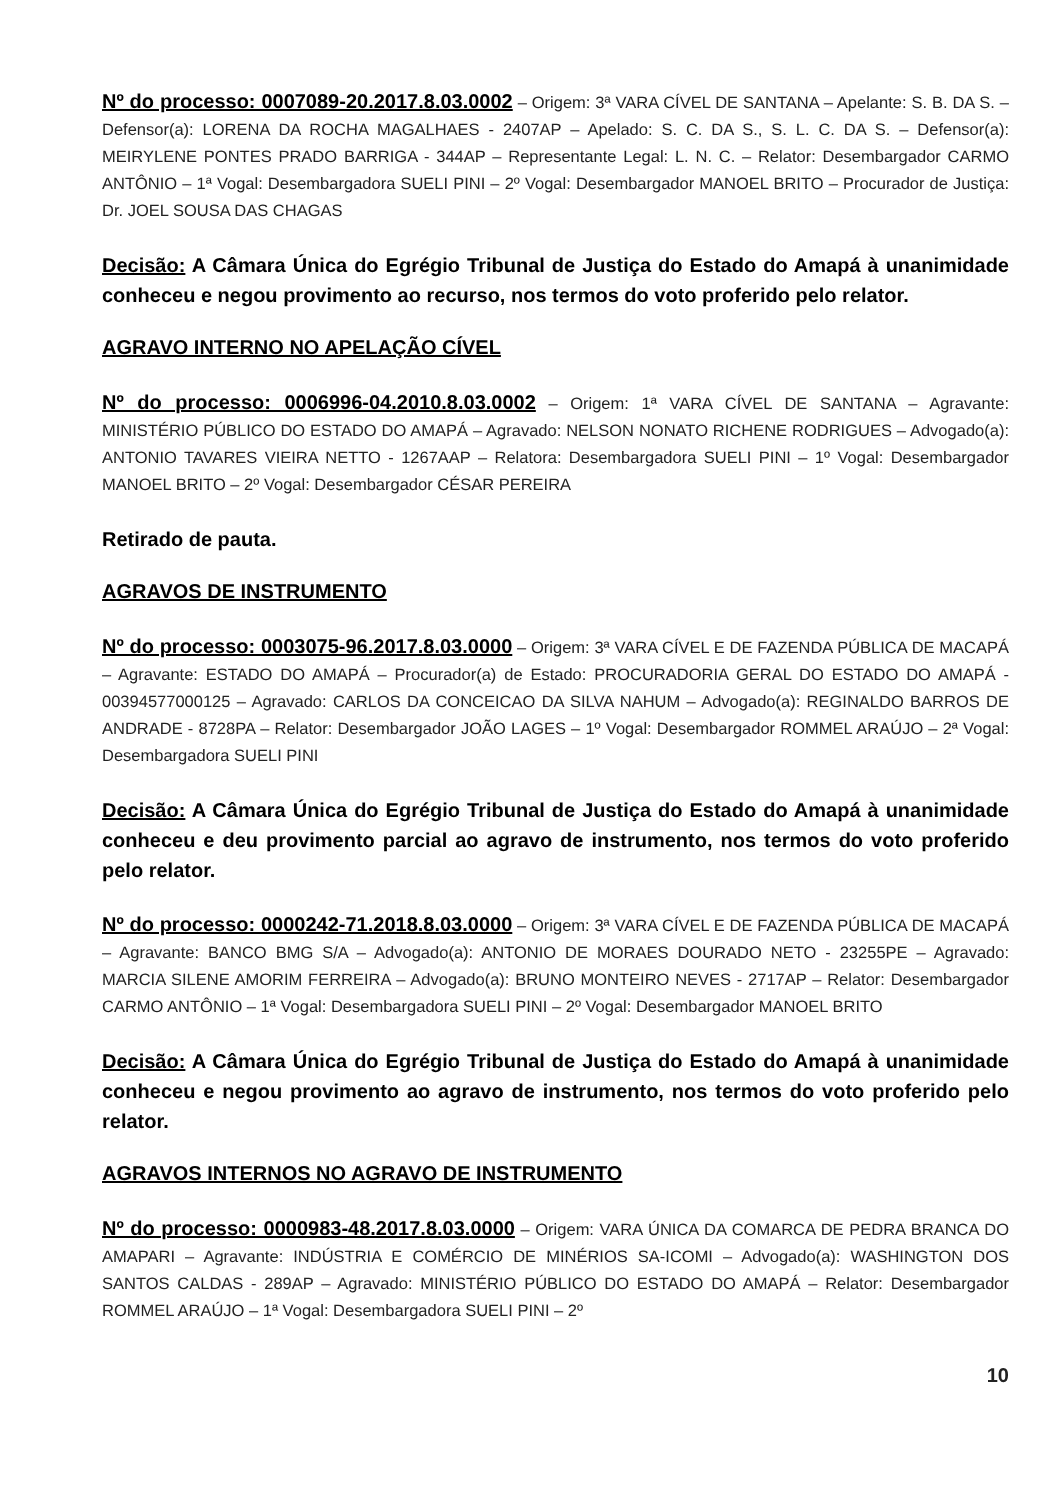Nº do processo: 0007089-20.2017.8.03.0002 – Origem: 3ª VARA CÍVEL DE SANTANA – Apelante: S. B. DA S. – Defensor(a): LORENA DA ROCHA MAGALHAES - 2407AP – Apelado: S. C. DA S., S. L. C. DA S. – Defensor(a): MEIRYLENE PONTES PRADO BARRIGA - 344AP – Representante Legal: L. N. C. – Relator: Desembargador CARMO ANTÔNIO – 1ª Vogal: Desembargadora SUELI PINI – 2º Vogal: Desembargador MANOEL BRITO – Procurador de Justiça: Dr. JOEL SOUSA DAS CHAGAS
Decisão: A Câmara Única do Egrégio Tribunal de Justiça do Estado do Amapá à unanimidade conheceu e negou provimento ao recurso, nos termos do voto proferido pelo relator.
AGRAVO INTERNO NO APELAÇÃO CÍVEL
Nº do processo: 0006996-04.2010.8.03.0002 – Origem: 1ª VARA CÍVEL DE SANTANA – Agravante: MINISTÉRIO PÚBLICO DO ESTADO DO AMAPÁ – Agravado: NELSON NONATO RICHENE RODRIGUES – Advogado(a): ANTONIO TAVARES VIEIRA NETTO - 1267AAP – Relatora: Desembargadora SUELI PINI – 1º Vogal: Desembargador MANOEL BRITO – 2º Vogal: Desembargador CÉSAR PEREIRA
Retirado de pauta.
AGRAVOS DE INSTRUMENTO
Nº do processo: 0003075-96.2017.8.03.0000 – Origem: 3ª VARA CÍVEL E DE FAZENDA PÚBLICA DE MACAPÁ – Agravante: ESTADO DO AMAPÁ – Procurador(a) de Estado: PROCURADORIA GERAL DO ESTADO DO AMAPÁ - 00394577000125 – Agravado: CARLOS DA CONCEICAO DA SILVA NAHUM – Advogado(a): REGINALDO BARROS DE ANDRADE - 8728PA – Relator: Desembargador JOÃO LAGES – 1º Vogal: Desembargador ROMMEL ARAÚJO – 2ª Vogal: Desembargadora SUELI PINI
Decisão: A Câmara Única do Egrégio Tribunal de Justiça do Estado do Amapá à unanimidade conheceu e deu provimento parcial ao agravo de instrumento, nos termos do voto proferido pelo relator.
Nº do processo: 0000242-71.2018.8.03.0000 – Origem: 3ª VARA CÍVEL E DE FAZENDA PÚBLICA DE MACAPÁ – Agravante: BANCO BMG S/A – Advogado(a): ANTONIO DE MORAES DOURADO NETO - 23255PE – Agravado: MARCIA SILENE AMORIM FERREIRA – Advogado(a): BRUNO MONTEIRO NEVES - 2717AP – Relator: Desembargador CARMO ANTÔNIO – 1ª Vogal: Desembargadora SUELI PINI – 2º Vogal: Desembargador MANOEL BRITO
Decisão: A Câmara Única do Egrégio Tribunal de Justiça do Estado do Amapá à unanimidade conheceu e negou provimento ao agravo de instrumento, nos termos do voto proferido pelo relator.
AGRAVOS INTERNOS NO AGRAVO DE INSTRUMENTO
Nº do processo: 0000983-48.2017.8.03.0000 – Origem: VARA ÚNICA DA COMARCA DE PEDRA BRANCA DO AMAPARI – Agravante: INDÚSTRIA E COMÉRCIO DE MINÉRIOS SA-ICOMI – Advogado(a): WASHINGTON DOS SANTOS CALDAS - 289AP – Agravado: MINISTÉRIO PÚBLICO DO ESTADO DO AMAPÁ – Relator: Desembargador ROMMEL ARAÚJO – 1ª Vogal: Desembargadora SUELI PINI – 2º
10